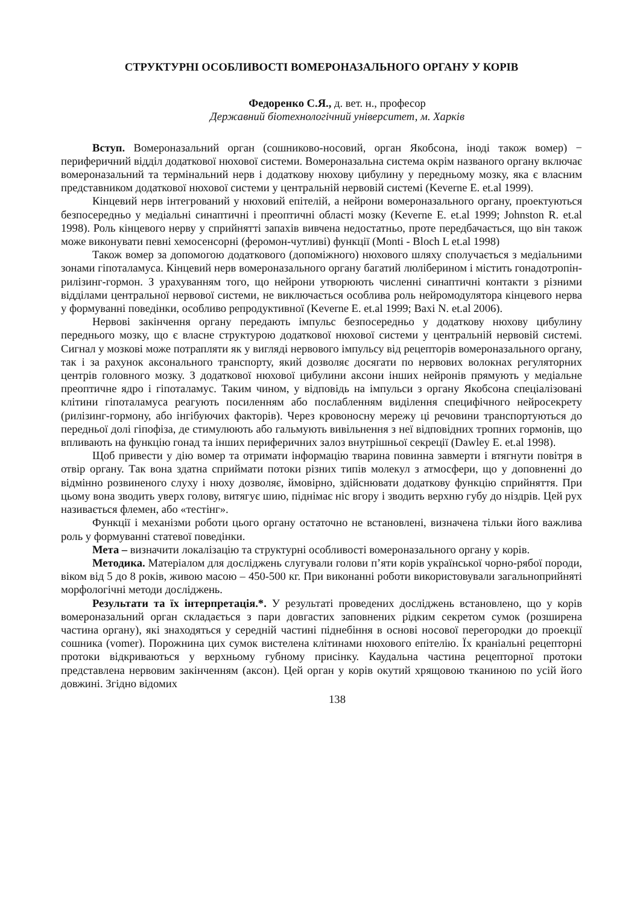СТРУКТУРНІ ОСОБЛИВОСТІ ВОМЕРОНАЗАЛЬНОГО ОРГАНУ У КОРІВ
Федоренко С.Я., д. вет. н., професор
Державний біотехнологічний університет, м. Харків
Вступ. Вомероназальний орган (сошниково-носовий, орган Якобсона, іноді також вомер) − периферичний відділ додаткової нюхової системи. Вомероназальна система окрім названого органу включає вомероназальний та термінальний нерв і додаткову нюхову цибулину у передньому мозку, яка є власним представником додаткової нюхової системи у центральній нервовій системі (Keverne E. et.al 1999).
Кінцевий нерв інтегрований у нюховий епітелій, а нейрони вомероназального органу, проектуються безпосередньо у медіальні синаптичні і преоптичні області мозку (Keverne E. et.al 1999; Johnston R. et.al 1998). Роль кінцевого нерву у сприйнятті запахів вивчена недостатньо, проте передбачається, що він також може виконувати певні хемосенсорні (феромон-чутливі) функції (Monti - Bloch L et.al 1998)
Також вомер за допомогою додаткового (допоміжного) нюхового шляху сполучається з медіальними зонами гіпоталамуса. Кінцевий нерв вомероназального органу багатий люліберином і містить гонадотропін-рилізинг-гормон. З урахуванням того, що нейрони утворюють численні синаптичні контакти з різними відділами центральної нервової системи, не виключається особлива роль нейромодулятора кінцевого нерва у формуванні поведінки, особливо репродуктивної (Keverne E. et.al 1999; Baxi N. et.al 2006).
Нервові закінчення органу передають імпульс безпосередньо у додаткову нюхову цибулину переднього мозку, що є власне структурою додаткової нюхової системи у центральній нервовій системі. Сигнал у мозкові може потрапляти як у вигляді нервового імпульсу від рецепторів вомероназального органу, так і за рахунок аксонального транспорту, який дозволяє досягати по нервових волокнах регуляторних центрів головного мозку. З додаткової нюхової цибулини аксони інших нейронів прямують у медіальне преоптичне ядро і гіпоталамус. Таким чином, у відповідь на імпульси з органу Якобсона спеціалізовані клітини гіпоталамуса реагують посиленням або послабленням виділення специфічного нейросекрету (рилізинг-гормону, або інгібуючих факторів). Через кровоносну мережу ці речовини транспортуються до передньої долі гіпофіза, де стимулюють або гальмують вивільнення з неї відповідних тропних гормонів, що впливають на функцію гонад та інших периферичних залоз внутрішньої секреції (Dawley E. et.al 1998).
Щоб привести у дію вомер та отримати інформацію тварина повинна завмерти і втягнути повітря в отвір органу. Так вона здатна сприймати потоки різних типів молекул з атмосфери, що у доповненні до відмінно розвиненого слуху і нюху дозволяє, ймовірно, здійснювати додаткову функцію сприйняття. При цьому вона зводить уверх голову, витягує шию, піднімає ніс вгору і зводить верхню губу до ніздрів. Цей рух називається флемен, або «тестінг».
Функції і механізми роботи цього органу остаточно не встановлені, визначена тільки його важлива роль у формуванні статевої поведінки.
Мета – визначити локалізацію та структурні особливості вомероназального органу у корів.
Методика. Матеріалом для досліджень слугували голови п’яти корів української чорно-рябої породи, віком від 5 до 8 років, живою масою – 450-500 кг. При виконанні роботи використовували загальноприйняті морфологічні методи досліджень.
Результати та їх інтерпретація.*. У результаті проведених досліджень встановлено, що у корів вомероназальний орган складається з пари довгастих заповнених рідким секретом сумок (розширена частина органу), які знаходяться у середній частині піднебіння в основі носової перегородки до проекції сошника (vomer). Порожнина цих сумок вистелена клітинами нюхового епітелію. Їх краніальні рецепторні протоки відкриваються у верхньому губному присінку. Каудальна частина рецепторної протоки представлена нервовим закінченням (аксон). Цей орган у корів окутий хрящовою тканиною по усій його довжині. Згідно відомих
138